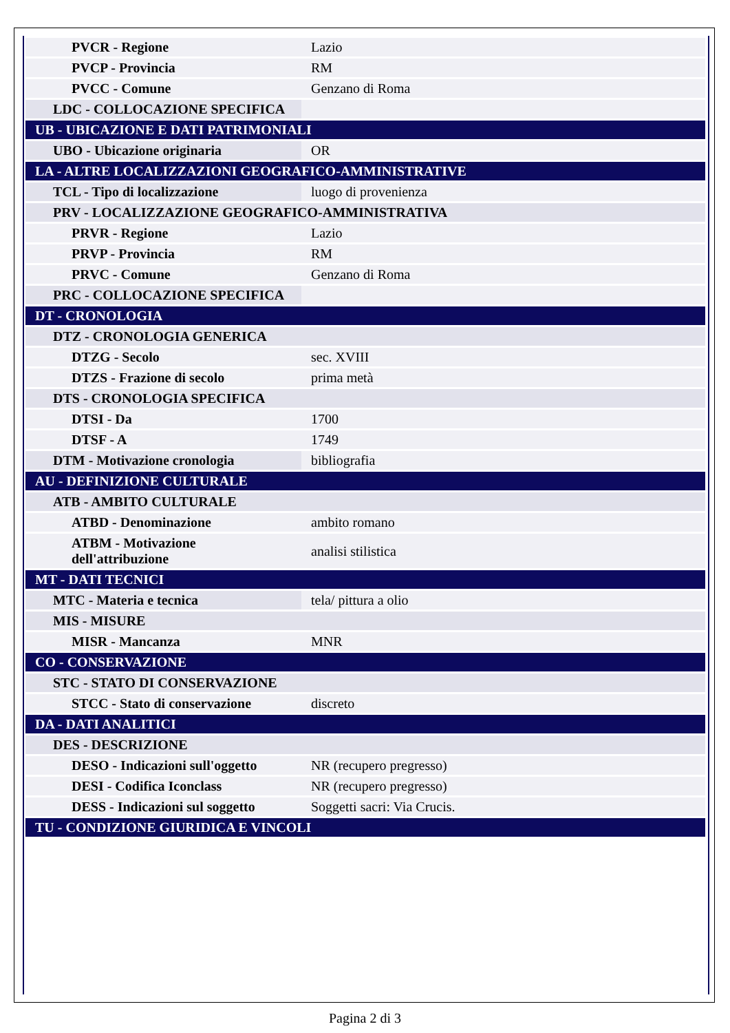| PVCR - Regione | Lazio |
| PVCP - Provincia | RM |
| PVCC - Comune | Genzano di Roma |
| LDC - COLLOCAZIONE SPECIFICA | |
| UB - UBICAZIONE E DATI PATRIMONIALI | |
| UBO - Ubicazione originaria | OR |
| LA - ALTRE LOCALIZZAZIONI GEOGRAFICO-AMMINISTRATIVE | |
| TCL - Tipo di localizzazione | luogo di provenienza |
| PRV - LOCALIZZAZIONE GEOGRAFICO-AMMINISTRATIVA | |
| PRVR - Regione | Lazio |
| PRVP - Provincia | RM |
| PRVC - Comune | Genzano di Roma |
| PRC - COLLOCAZIONE SPECIFICA | |
| DT - CRONOLOGIA | |
| DTZ - CRONOLOGIA GENERICA | |
| DTZG - Secolo | sec. XVIII |
| DTZS - Frazione di secolo | prima metà |
| DTS - CRONOLOGIA SPECIFICA | |
| DTSI - Da | 1700 |
| DTSF - A | 1749 |
| DTM - Motivazione cronologia | bibliografia |
| AU - DEFINIZIONE CULTURALE | |
| ATB - AMBITO CULTURALE | |
| ATBD - Denominazione | ambito romano |
| ATBM - Motivazione dell'attribuzione | analisi stilistica |
| MT - DATI TECNICI | |
| MTC - Materia e tecnica | tela/ pittura a olio |
| MIS - MISURE | |
| MISR - Mancanza | MNR |
| CO - CONSERVAZIONE | |
| STC - STATO DI CONSERVAZIONE | |
| STCC - Stato di conservazione | discreto |
| DA - DATI ANALITICI | |
| DES - DESCRIZIONE | |
| DESO - Indicazioni sull'oggetto | NR (recupero pregresso) |
| DESI - Codifica Iconclass | NR (recupero pregresso) |
| DESS - Indicazioni sul soggetto | Soggetti sacri: Via Crucis. |
| TU - CONDIZIONE GIURIDICA E VINCOLI | |
Pagina 2 di 3